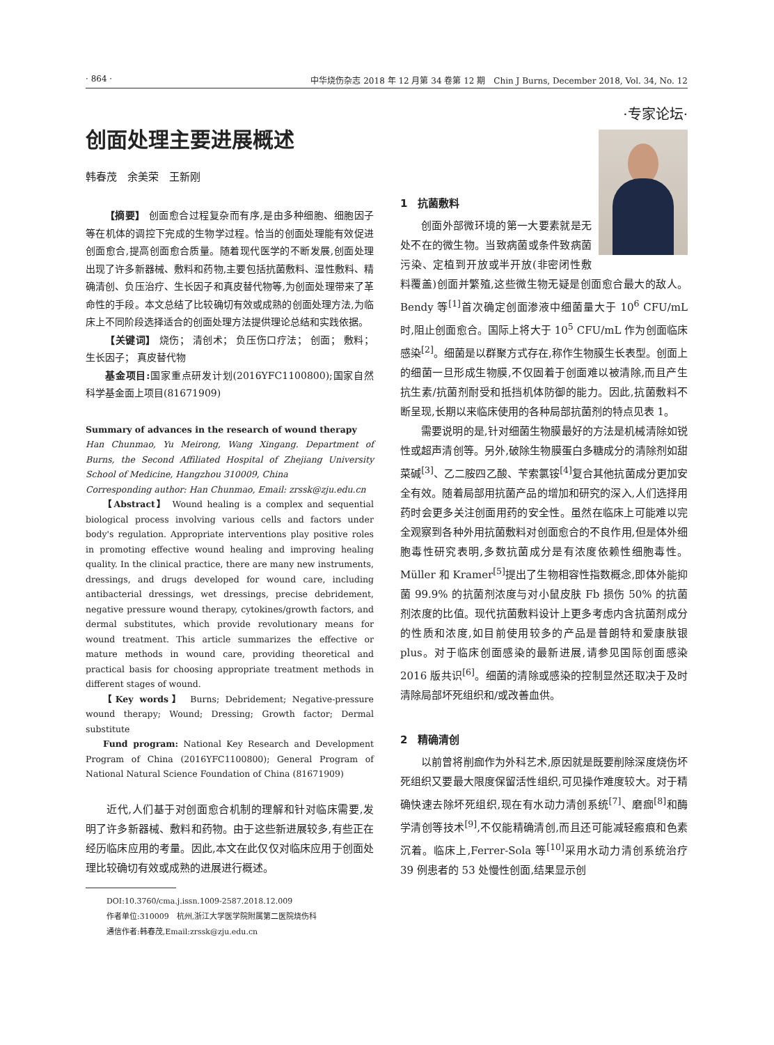· 864 · 中华烧伤杂志 2018 年 12 月第 34 卷第 12 期　Chin J Burns, December 2018, Vol. 34, No. 12
创面处理主要进展概述
韩春茂　余美荣　王新刚
【摘要】 创面愈合过程复杂而有序,是由多种细胞、细胞因子等在机体的调控下完成的生物学过程。恰当的创面处理能有效促进创面愈合,提高创面愈合质量。随着现代医学的不断发展,创面处理出现了许多新器械、敷料和药物,主要包括抗菌敷料、湿性敷料、精确清创、负压治疗、生长因子和真皮替代物等,为创面处理带来了革命性的手段。本文总结了比较确切有效或成熟的创面处理方法,为临床上不同阶段选择适合的创面处理方法提供理论总结和实践依据。
【关键词】 烧伤； 清创术； 负压伤口疗法； 创面； 敷料； 生长因子； 真皮替代物
基金项目: 国家重点研发计划(2016YFC1100800);国家自然科学基金面上项目(81671909)
Summary of advances in the research of wound therapy
Han Chunmao, Yu Meirong, Wang Xingang. Department of Burns, the Second Affiliated Hospital of Zhejiang University School of Medicine, Hangzhou 310009, China
Corresponding author: Han Chunmao, Email: zrssk@zju.edu.cn
【Abstract】 Wound healing is a complex and sequential biological process involving various cells and factors under body's regulation. Appropriate interventions play positive roles in promoting effective wound healing and improving healing quality. In the clinical practice, there are many new instruments, dressings, and drugs developed for wound care, including antibacterial dressings, wet dressings, precise debridement, negative pressure wound therapy, cytokines/growth factors, and dermal substitutes, which provide revolutionary means for wound treatment. This article summarizes the effective or mature methods in wound care, providing theoretical and practical basis for choosing appropriate treatment methods in different stages of wound.
【Key words】 Burns; Debridement; Negative-pressure wound therapy; Wound; Dressing; Growth factor; Dermal substitute
Fund program: National Key Research and Development Program of China (2016YFC1100800); General Program of National Natural Science Foundation of China (81671909)
近代,人们基于对创面愈合机制的理解和针对临床需要,发明了许多新器械、敷料和药物。由于这些新进展较多,有些正在经历临床应用的考量。因此,本文在此仅仅对临床应用于创面处理比较确切有效或成熟的进展进行概述。
DOI:10.3760/cma.j.issn.1009-2587.2018.12.009
作者单位:310009　杭州,浙江大学医学院附属第二医院烧伤科
通信作者:韩春茂,Email:zrssk@zju.edu.cn
·专家论坛·
1　抗菌敷料
创面外部微环境的第一大要素就是无处不在的微生物。当致病菌或条件致病菌污染、定植到开放或半开放(非密闭性敷料覆盖)创面并繁殖,这些微生物无疑是创面愈合最大的敌人。Bendy 等<sup>[1]</sup>首次确定创面渗液中细菌量大于 10<sup>6</sup> CFU/mL 时,阻止创面愈合。国际上将大于 10<sup>5</sup> CFU/mL 作为创面临床感染<sup>[2]</sup>。细菌是以群聚方式存在,称作生物膜生长表型。创面上的细菌一旦形成生物膜,不仅固着于创面难以被清除,而且产生抗生素/抗菌剂耐受和抵挡机体防御的能力。因此,抗菌敷料不断呈现,长期以来临床使用的各种局部抗菌剂的特点见表 1。
需要说明的是,针对细菌生物膜最好的方法是机械清除如锐性或超声清创等。另外,破除生物膜蛋白多糖成分的清除剂如甜菜碱<sup>[3]</sup>、乙二胺四乙酸、苄索氯铵<sup>[4]</sup>复合其他抗菌成分更加安全有效。随着局部用抗菌产品的增加和研究的深入,人们选择用药时会更多关注创面用药的安全性。虽然在临床上可能难以完全观察到各种外用抗菌敷料对创面愈合的不良作用,但是体外细胞毒性研究表明,多数抗菌成分是有浓度依赖性细胞毒性。Müller 和 Kramer<sup>[5]</sup>提出了生物相容性指数概念,即体外能抑菌 99.9% 的抗菌剂浓度与对小鼠皮肤 Fb 损伤 50% 的抗菌剂浓度的比值。现代抗菌敷料设计上更多考虑内含抗菌剂成分的性质和浓度,如目前使用较多的产品是普朗特和爱康肤银 plus。对于临床创面感染的最新进展,请参见国际创面感染 2016 版共识<sup>[6]</sup>。细菌的清除或感染的控制显然还取决于及时清除局部坏死组织和/或改善血供。
2　精确清创
以前曾将削痂作为外科艺术,原因就是既要削除深度烧伤坏死组织又要最大限度保留活性组织,可见操作难度较大。对于精确快速去除坏死组织,现在有水动力清创系统<sup>[7]</sup>、磨痂<sup>[8]</sup>和酶学清创等技术<sup>[9]</sup>,不仅能精确清创,而且还可能减轻瘢痕和色素沉着。临床上,Ferrer-Sola 等<sup>[10]</sup>采用水动力清创系统治疗 39 例患者的 53 处慢性创面,结果显示创